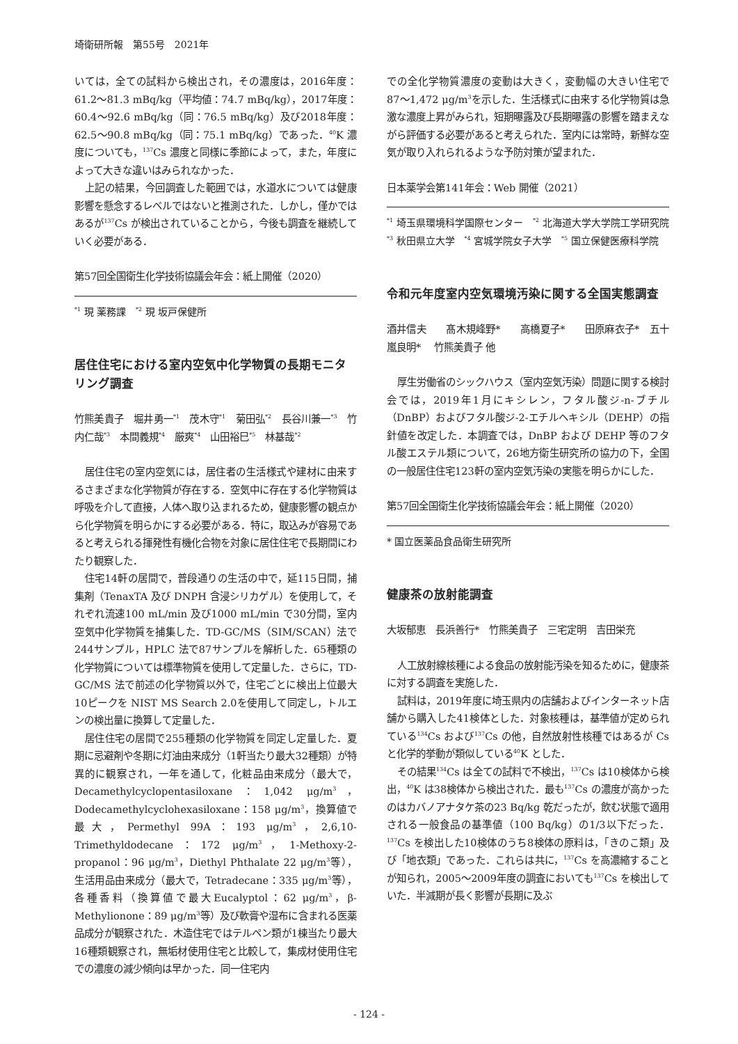埼衛研所報　第55号　2021年
いては，全ての試料から検出され，その濃度は，2016年度：61.2〜81.3 mBq/kg（平均値：74.7 mBq/kg），2017年度：60.4〜92.6 mBq/kg（同：76.5 mBq/kg）及び2018年度：62.5〜90.8 mBq/kg（同：75.1 mBq/kg）であった．<sup>40</sup>K 濃度についても，<sup>137</sup>Cs 濃度と同様に季節によって，また，年度によって大きな違いはみられなかった．
上記の結果，今回調査した範囲では，水道水については健康影響を懸念するレベルではないと推測された．しかし，僅かではあるが<sup>137</sup>Cs が検出されていることから，今後も調査を継続していく必要がある．
第57回全国衛生化学技術協議会年会：紙上開催（2020）
<sup>*1</sup> 現 薬務課　<sup>*2</sup> 現 坂戸保健所
居住住宅における室内空気中化学物質の長期モニタリング調査
竹熊美貴子　堀井勇一<sup>*1</sup>　茂木守<sup>*1</sup>　菊田弘<sup>*2</sup>　長谷川兼一<sup>*3</sup>　竹内仁哉<sup>*3</sup>　本間義規<sup>*4</sup>　厳爽<sup>*4</sup>　山田裕巳<sup>*5</sup>　林基哉<sup>*2</sup>
居住住宅の室内空気には，居住者の生活様式や建材に由来するさまざまな化学物質が存在する．空気中に存在する化学物質は呼吸を介して直接，人体へ取り込まれるため，健康影響の観点から化学物質を明らかにする必要がある．特に，取込みが容易であると考えられる揮発性有機化合物を対象に居住住宅で長期間にわたり観察した．
住宅14軒の居間で，普段通りの生活の中で，延115日間，捕集剤（TenaxTA 及び DNPH 含浸シリカゲル）を使用して，それぞれ流速100 mL/min 及び1000 mL/min で30分間，室内空気中化学物質を捕集した．TD-GC/MS（SIM/SCAN）法で244サンプル，HPLC 法で87サンプルを解析した．65種類の化学物質については標準物質を使用して定量した．さらに，TD-GC/MS 法で前述の化学物質以外で，住宅ごとに検出上位最大10ピークを NIST MS Search 2.0を使用して同定し，トルエンの検出量に換算して定量した．
居住住宅の居間で255種類の化学物質を同定し定量した．夏期に忌避剤や冬期に灯油由来成分（1軒当たり最大32種類）が特異的に観察され，一年を通して，化粧品由来成分（最大で，Decamethylcyclopentasiloxane：1,042 μg/m<sup>3</sup>，Dodecamethylcyclohexasiloxane：158 μg/m<sup>3</sup>，換算値で最大，Permethyl 99A：193 μg/m<sup>3</sup>，2,6,10-Trimethyldodecane：172 μg/m<sup>3</sup>，1-Methoxy-2-propanol：96 μg/m<sup>3</sup>，Diethyl Phthalate 22 μg/m<sup>3</sup>等），生活用品由来成分（最大で，Tetradecane：335 μg/m<sup>3</sup>等），各種香料（換算値で最大Eucalyptol：62 μg/m<sup>3</sup>，β-Methylionone：89 μg/m<sup>3</sup>等）及び軟膏や湿布に含まれる医薬品成分が観察された．木造住宅ではテルペン類が1棟当たり最大16種類観察され，無垢材使用住宅と比較して，集成材使用住宅での濃度の減少傾向は早かった．同一住宅内
での全化学物質濃度の変動は大きく，変動幅の大きい住宅で87〜1,472 μg/m<sup>3</sup>を示した．生活様式に由来する化学物質は急激な濃度上昇がみられ，短期曝露及び長期曝露の影響を踏まえながら評価する必要があると考えられた．室内には常時，新鮮な空気が取り入れられるような予防対策が望まれた．
日本薬学会第141年会：Web 開催（2021）
<sup>*1</sup> 埼玉県環境科学国際センター　<sup>*2</sup> 北海道大学大学院工学研究院　<sup>*3</sup> 秋田県立大学　<sup>*4</sup> 宮城学院女子大学　<sup>*5</sup> 国立保健医療科学院
令和元年度室内空気環境汚染に関する全国実態調査
酒井信夫　　髙木規峰野*　　高橋夏子*　　田原麻衣子*　五十嵐良明*　 竹熊美貴子 他
厚生労働省のシックハウス（室内空気汚染）問題に関する検討会では，2019年1月にキシレン，フタル酸ジ-n-ブチル（DnBP）およびフタル酸ジ-2-エチルヘキシル（DEHP）の指針値を改定した．本調査では，DnBP および DEHP 等のフタル酸エステル類について，26地方衛生研究所の協力の下，全国の一般居住住宅123軒の室内空気汚染の実態を明らかにした．
第57回全国衛生化学技術協議会年会：紙上開催（2020）
* 国立医薬品食品衛生研究所
健康茶の放射能調査
大坂郁恵　長浜善行*　竹熊美貴子　三宅定明　吉田栄充
人工放射線核種による食品の放射能汚染を知るために，健康茶に対する調査を実施した．
試料は，2019年度に埼玉県内の店舗およびインターネット店舗から購入した41検体とした．対象核種は，基準値が定められている<sup>134</sup>Cs および<sup>137</sup>Cs の他，自然放射性核種ではあるが Cs と化学的挙動が類似している<sup>40</sup>K とした．
その結果<sup>134</sup>Cs は全ての試料で不検出，<sup>137</sup>Cs は10検体から検出，<sup>40</sup>K は38検体から検出された．最も<sup>137</sup>Cs の濃度が高かったのはカバノアナタケ茶の23 Bq/kg 乾だったが，飲む状態で適用される一般食品の基準値（100 Bq/kg）の1/3以下だった．<sup>137</sup>Cs を検出した10検体のうち8検体の原料は，「きのこ類」及び「地衣類」であった．これらは共に，<sup>137</sup>Cs を高濃縮することが知られ，2005〜2009年度の調査においても<sup>137</sup>Cs を検出していた．半減期が長く影響が長期に及ぶ
- 124 -